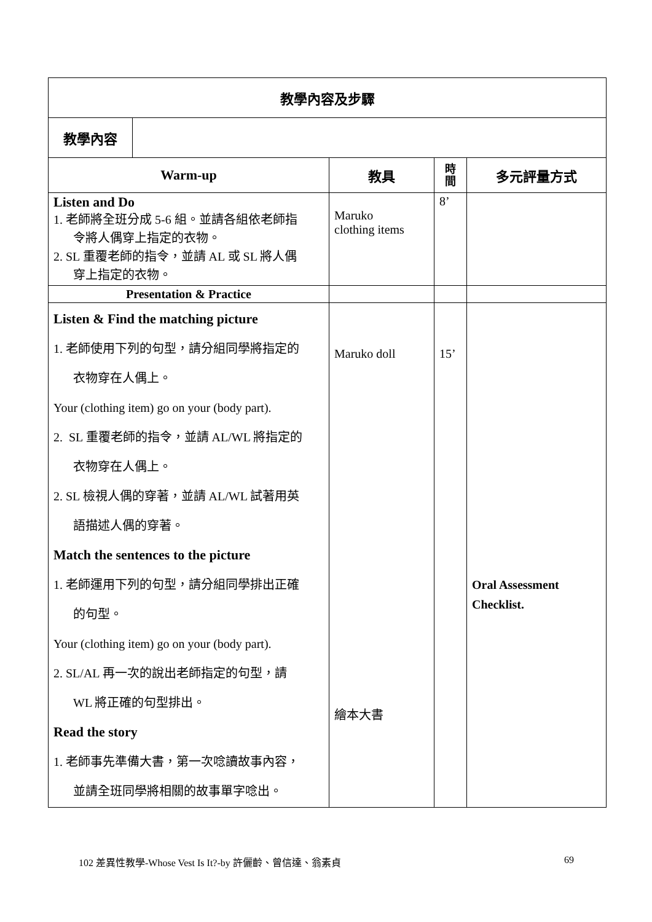| 教學內容及步驟 | | | | |
| --- | --- | --- | --- | --- |
| 教學內容 | | | | |
| Warm-up | | 教具 | 時 間 | 多元評量方式 |
| Listen and Do 1. 老師將全班分成 5-6 組。並請各組依老師指 令將人偶穿上指定的衣物。 2. SL 重覆老師的指令，並請 AL 或 SL 將人偶 穿上指定的衣物。 | | Maruko clothing items | 8’ | |
| Presentation & Practice | | | | |
| Listen & Find the matching picture 1. 老師使用下列的句型，請分組同學將指定的 衣物穿在人偶上。 Your (clothing item) go on your (body part). 2. SL 重覆老師的指令，並請 AL/WL 將指定的 衣物穿在人偶上。 2. SL 檢視人偶的穿著，並請 AL/WL 試著用英 語描述人偶的穿著。 Match the sentences to the picture 1. 老師運用下列的句型，請分組同學排出正確 的句型。 Your (clothing item) go on your (body part). 2. SL/AL 再一次的說出老師指定的句型，請 WL 將正確的句型排出。 Read the story 1. 老師事先準備大書，第一次唸讀故事內容， 並請全班同學將相關的故事單字唸出。 | | Maruko doll 繪本大書 | 15’ | Oral Assessment Checklist. |
102 差異性教學-Whose Vest Is It?-by 許儷齡、曾信達、翁素貞 69